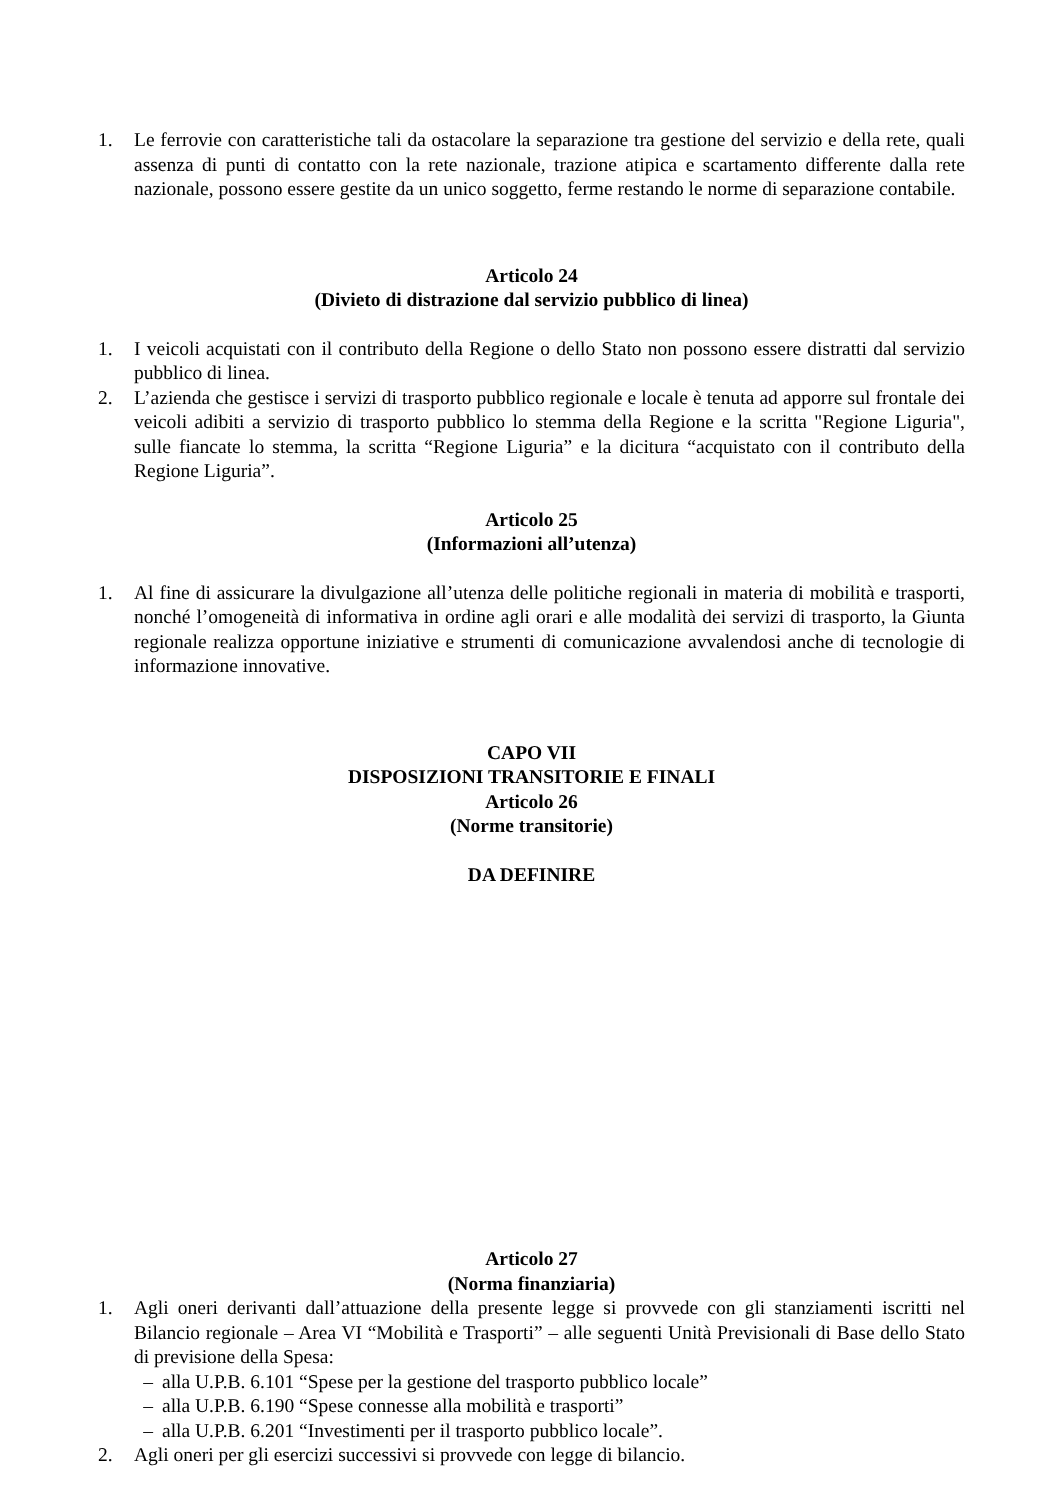1. Le ferrovie con caratteristiche tali da ostacolare la separazione tra gestione del servizio e della rete, quali assenza di punti di contatto con la rete nazionale, trazione atipica e scartamento differente dalla rete nazionale, possono essere gestite da un unico soggetto, ferme restando le norme di separazione contabile.
Articolo 24
(Divieto di distrazione dal servizio pubblico di linea)
1. I veicoli acquistati con il contributo della Regione o dello Stato non possono essere distratti dal servizio pubblico di linea.
2. L’azienda che gestisce i servizi di trasporto pubblico regionale e locale è tenuta ad apporre sul frontale dei veicoli adibiti a servizio di trasporto pubblico lo stemma della Regione e la scritta "Regione Liguria", sulle fiancate lo stemma, la scritta “Regione Liguria” e la dicitura “acquistato con il contributo della Regione Liguria”.
Articolo 25
(Informazioni all’utenza)
1. Al fine di assicurare la divulgazione all’utenza delle politiche regionali in materia di mobilità e trasporti, nonché l’omogeneità di informativa in ordine agli orari e alle modalità dei servizi di trasporto, la Giunta regionale realizza opportune iniziative e strumenti di comunicazione avvalendosi anche di tecnologie di informazione innovative.
CAPO VII
DISPOSIZIONI TRANSITORIE E FINALI
Articolo 26
(Norme transitorie)
DA DEFINIRE
Articolo 27
(Norma finanziaria)
1. Agli oneri derivanti dall’attuazione della presente legge si provvede con gli stanziamenti iscritti nel Bilancio regionale – Area VI “Mobilità e Trasporti” – alle seguenti Unità Previsionali di Base dello Stato di previsione della Spesa:
– alla U.P.B. 6.101 “Spese per la gestione del trasporto pubblico locale”
– alla U.P.B. 6.190 “Spese connesse alla mobilità e trasporti”
– alla U.P.B. 6.201 “Investimenti per il trasporto pubblico locale”.
2. Agli oneri per gli esercizi successivi si provvede con legge di bilancio.